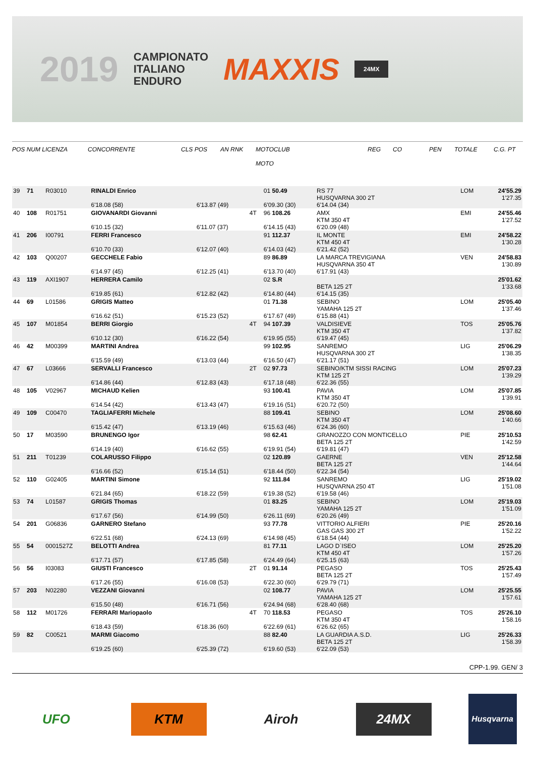2019
CAMPIONATO
ITALIANO
ENDURO
MAXXIS
24MX
POS NUM LICENZA CONCORRENTE CLS POS AN RNK MOTOCLUB
MOTO REG CO PEN TOTALE C.G. PT
| 39 | 71 | R03010 | RINALDI Enrico | | | 01 50.49 | RS 77 HUSQVARNA 300 2T | LOM | 24'55.29 1'27.35 |
| | | | 6'18.08 (58) | 6'13.87 (49) | | 6'09.30 (30) | 6'14.04 (34) | | |
| 40 | 108 | R01751 | GIOVANARDI Giovanni | | 4T | 96 108.26 | AMX KTM 350 4T | EMI | 24'55.46 1'27.52 |
| | | | 6'10.15 (32) | 6'11.07 (37) | | 6'14.15 (43) | 6'20.09 (48) | | |
| 41 | 206 | I00791 | FERRI Francesco | | | 91 112.37 | IL MONTE KTM 450 4T | EMI | 24'58.22 1'30.28 |
| | | | 6'10.70 (33) | 6'12.07 (40) | | 6'14.03 (42) | 6'21.42 (52) | | |
| 42 | 103 | Q00207 | GECCHELE Fabio | | | 89 86.89 | LA MARCA TREVIGIANA HUSQVARNA 350 4T | VEN | 24'58.83 1'30.89 |
| | | | 6'14.97 (45) | 6'12.25 (41) | | 6'13.70 (40) | 6'17.91 (43) | | |
| 43 | 119 | AXI1907 | HERRERA Camilo | | | 02 S.R | BETA 125 2T | | 25'01.62 1'33.68 |
| | | | 6'19.85 (61) | 6'12.82 (42) | | 6'14.80 (44) | 6'14.15 (35) | | |
| 44 | 69 | L01586 | GRIGIS Matteo | | | 01 71.38 | SEBINO YAMAHA 125 2T | LOM | 25'05.40 1'37.46 |
| | | | 6'16.62 (51) | 6'15.23 (52) | | 6'17.67 (49) | 6'15.88 (41) | | |
| 45 | 107 | M01854 | BERRI Giorgio | | 4T | 94 107.39 | VALDISIEVE KTM 350 4T | TOS | 25'05.76 1'37.82 |
| | | | 6'10.12 (30) | 6'16.22 (54) | | 6'19.95 (55) | 6'19.47 (45) | | |
| 46 | 42 | M00399 | MARTINI Andrea | | | 99 102.95 | SANREMO HUSQVARNA 300 2T | LIG | 25'06.29 1'38.35 |
| | | | 6'15.59 (49) | 6'13.03 (44) | | 6'16.50 (47) | 6'21.17 (51) | | |
| 47 | 67 | L03666 | SERVALLI Francesco | | 2T | 02 97.73 | SEBINO/KTM SISSI RACING KTM 125 2T | LOM | 25'07.23 1'39.29 |
| | | | 6'14.86 (44) | 6'12.83 (43) | | 6'17.18 (48) | 6'22.36 (55) | | |
| 48 | 105 | V02967 | MICHAUD Kelien | | | 93 100.41 | PAVIA KTM 350 4T | LOM | 25'07.85 1'39.91 |
| | | | 6'14.54 (42) | 6'13.43 (47) | | 6'19.16 (51) | 6'20.72 (50) | | |
| 49 | 109 | C00470 | TAGLIAFERRI Michele | | | 88 109.41 | SEBINO KTM 350 4T | LOM | 25'08.60 1'40.66 |
| | | | 6'15.42 (47) | 6'13.19 (46) | | 6'15.63 (46) | 6'24.36 (60) | | |
| 50 | 17 | M03590 | BRUNENGO Igor | | | 98 62.41 | GRANOZZO CON MONTICELLO BETA 125 2T | PIE | 25'10.53 1'42.59 |
| | | | 6'14.19 (40) | 6'16.62 (55) | | 6'19.91 (54) | 6'19.81 (47) | | |
| 51 | 211 | T01239 | COLARUSSO Filippo | | | 02 120.89 | GAERNE BETA 125 2T | VEN | 25'12.58 1'44.64 |
| | | | 6'16.66 (52) | 6'15.14 (51) | | 6'18.44 (50) | 6'22.34 (54) | | |
| 52 | 110 | G02405 | MARTINI Simone | | | 92 111.84 | SANREMO HUSQVARNA 250 4T | LIG | 25'19.02 1'51.08 |
| | | | 6'21.84 (65) | 6'18.22 (59) | | 6'19.38 (52) | 6'19.58 (46) | | |
| 53 | 74 | L01587 | GRIGIS Thomas | | | 01 83.25 | SEBINO YAMAHA 125 2T | LOM | 25'19.03 1'51.09 |
| | | | 6'17.67 (56) | 6'14.99 (50) | | 6'26.11 (69) | 6'20.26 (49) | | |
| 54 | 201 | G06836 | GARNERO Stefano | | | 93 77.78 | VITTORIO ALFIERI GAS GAS 300 2T | PIE | 25'20.16 1'52.22 |
| | | | 6'22.51 (68) | 6'24.13 (69) | | 6'14.98 (45) | 6'18.54 (44) | | |
| 55 | 54 | 0001527Z | BELOTTI Andrea | | | 81 77.11 | LAGO D`ISEO KTM 450 4T | LOM | 25'25.20 1'57.26 |
| | | | 6'17.71 (57) | 6'17.85 (58) | | 6'24.49 (64) | 6'25.15 (63) | | |
| 56 | 56 | I03083 | GIUSTI Francesco | | 2T | 01 91.14 | PEGASO BETA 125 2T | TOS | 25'25.43 1'57.49 |
| | | | 6'17.26 (55) | 6'16.08 (53) | | 6'22.30 (60) | 6'29.79 (71) | | |
| 57 | 203 | N02280 | VEZZANI Giovanni | | | 02 108.77 | PAVIA YAMAHA 125 2T | LOM | 25'25.55 1'57.61 |
| | | | 6'15.50 (48) | 6'16.71 (56) | | 6'24.94 (68) | 6'28.40 (68) | | |
| 58 | 112 | M01726 | FERRARI Mariopaolo | | 4T | 70 118.53 | PEGASO KTM 350 4T | TOS | 25'26.10 1'58.16 |
| | | | 6'18.43 (59) | 6'18.36 (60) | | 6'22.69 (61) | 6'26.62 (65) | | |
| 59 | 82 | C00521 | MARMI Giacomo | | | 88 82.40 | LA GUARDIA A.S.D. BETA 125 2T | LIG | 25'26.33 1'58.39 |
| | | | 6'19.25 (60) | 6'25.39 (72) | | 6'19.60 (53) | 6'22.09 (53) | | |
CPP-1.99. GEN/ 3
UFO KTM Airoh 24MX
Husqvarna